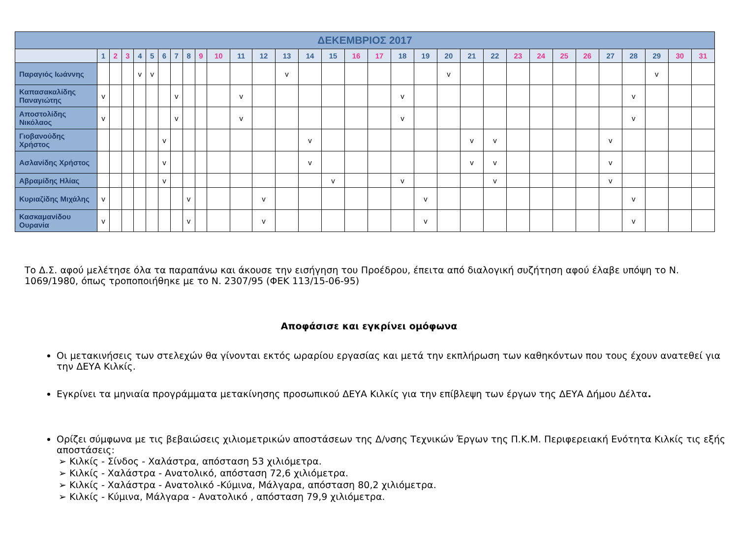| ΔΕΚΕΜΒΡΙΟΣ 2017 | | | | | | | | | | | | | | | | | | | | | | | | | | | | | | | |
| --- | --- | --- | --- | --- | --- | --- | --- | --- | --- | --- | --- | --- | --- | --- | --- | --- | --- | --- | --- | --- | --- | --- | --- | --- | --- | --- | --- | --- | --- | --- | --- |
| | 1 | 2 | 3 | 4 | 5 | 6 | 7 | 8 | 9 | 10 | 11 | 12 | 13 | 14 | 15 | 16 | 17 | 18 | 19 | 20 | 21 | 22 | 23 | 24 | 25 | 26 | 27 | 28 | 29 | 30 | 31 |
| Παραγιός Ιωάννης | | | | v | v | | | | | | | | v | | | | | | | v | | | | | | | | | v | | |
| Καπασακαλίδης Παναγιώτης | v | | | | | | v | | | | v | | | | | | | v | | | | | | | | | | v | | | |
| Αποστολίδης Νικόλαος | v | | | | | | v | | | | v | | | | | | | v | | | | | | | | | | v | | | |
| Γιοβανούδης Χρήστος | | | | | | v | | | | | | | | v | | | | | | | v | v | | | | | v | | | | |
| Ασλανίδης Χρήστος | | | | | | v | | | | | | | | v | | | | | | | v | v | | | | | v | | | | |
| Αβραμίδης Ηλίας | | | | | | v | | | | | | | | | v | | | v | | | | v | | | | | v | | | | |
| Κυριαζίδης Μιχάλης | v | | | | | | | v | | | | v | | | | | | | v | | | | | | | | | v | | | |
| Κασκαμανίδου Ουρανία | v | | | | | | | v | | | | v | | | | | | | v | | | | | | | | | v | | | |
Το Δ.Σ. αφού μελέτησε όλα τα παραπάνω και άκουσε την εισήγηση του Προέδρου, έπειτα από διαλογική συζήτηση αφού έλαβε υπόψη το Ν. 1069/1980, όπως τροποποιήθηκε με το Ν. 2307/95 (ΦΕΚ 113/15-06-95)
Αποφάσισε και εγκρίνει ομόφωνα
Οι μετακινήσεις των στελεχών θα γίνονται εκτός ωραρίου εργασίας και μετά την εκπλήρωση των καθηκόντων που τους έχουν ανατεθεί για την ΔΕΥΑ Κιλκίς.
Εγκρίνει τα μηνιαία προγράμματα μετακίνησης προσωπικού ΔΕΥΑ Κιλκίς για την επίβλεψη των έργων της ΔΕΥΑ Δήμου Δέλτα.
Ορίζει σύμφωνα με τις βεβαιώσεις χιλιομετρικών αποστάσεων της Δ/νσης Τεχνικών Έργων της Π.Κ.Μ. Περιφερειακή Ενότητα Κιλκίς τις εξής αποστάσεις:
➢ Κιλκίς - Σίνδος - Χαλάστρα, απόσταση 53 χιλιόμετρα.
➢ Κιλκίς - Χαλάστρα - Ανατολικό, απόσταση 72,6 χιλιόμετρα.
➢ Κιλκίς - Χαλάστρα - Ανατολικό -Κύμινα, Μάλγαρα, απόσταση 80,2 χιλιόμετρα.
➢ Κιλκίς - Κύμινα, Μάλγαρα - Ανατολικό , απόσταση 79,9 χιλιόμετρα.